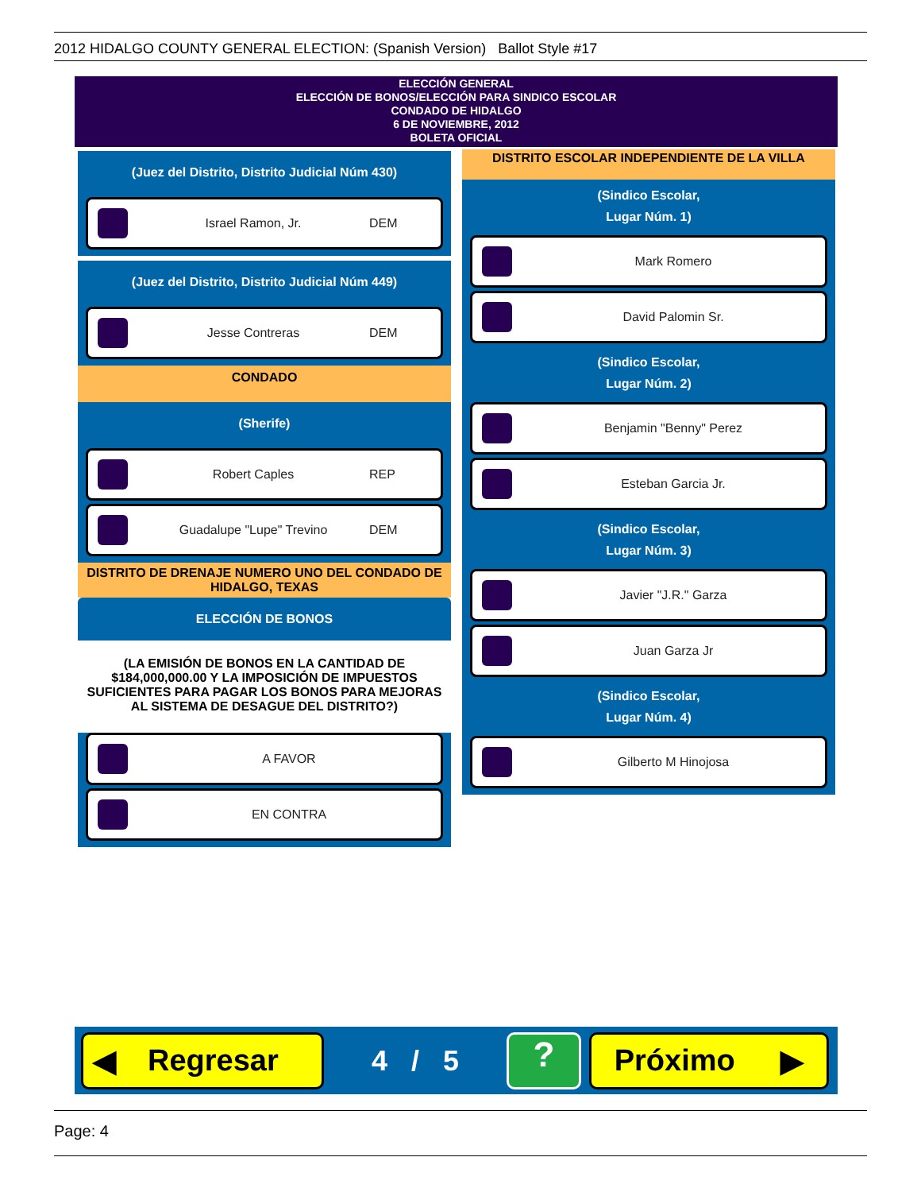2012 HIDALGO COUNTY GENERAL ELECTION: (Spanish Version) Ballot Style #17
ELECCIÓN GENERAL
ELECCIÓN DE BONOS/ELECCIÓN PARA SINDICO ESCOLAR
CONDADO DE HIDALGO
6 DE NOVIEMBRE, 2012
BOLETA OFICIAL
(Juez del Distrito, Distrito Judicial Núm 430)
Israel Ramon, Jr. DEM
(Juez del Distrito, Distrito Judicial Núm 449)
Jesse Contreras DEM
CONDADO
(Sherife)
Robert Caples REP
Guadalupe "Lupe" Trevino DEM
DISTRITO DE DRENAJE NUMERO UNO DEL CONDADO DE HIDALGO, TEXAS
ELECCIÓN DE BONOS
(LA EMISIÓN DE BONOS EN LA CANTIDAD DE $184,000,000.00 Y LA IMPOSICIÓN DE IMPUESTOS SUFICIENTES PARA PAGAR LOS BONOS PARA MEJORAS AL SISTEMA DE DESAGUE DEL DISTRITO?)
A FAVOR
EN CONTRA
DISTRITO ESCOLAR INDEPENDIENTE DE LA VILLA
(Sindico Escolar,
Lugar Núm. 1)
Mark Romero
David Palomin Sr.
(Sindico Escolar,
Lugar Núm. 2)
Benjamin "Benny" Perez
Esteban Garcia Jr.
(Sindico Escolar,
Lugar Núm. 3)
Javier "J.R." Garza
Juan Garza Jr
(Sindico Escolar,
Lugar Núm. 4)
Gilberto M Hinojosa
◀ Regresar
4 / 5
?
Próximo ▶
Page: 4